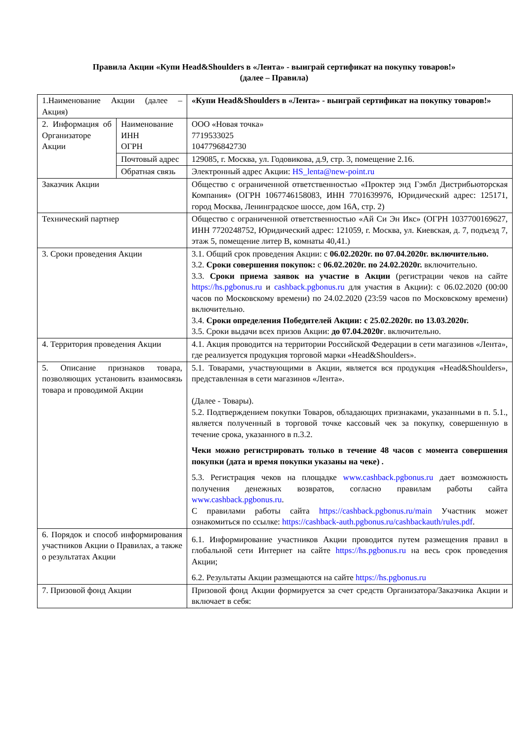Правила Акции «Купи Head&Shoulders в «Лента» - выиграй сертификат на покупку товаров!»
(далее – Правила)
| 1.Наименование Акции (далее – Акция) | | «Купи Head&Shoulders в «Лента» - выиграй сертификат на покупку товаров!» |
| 2. Информация об Организаторе Акции | Наименование ИНН ОГРН | ООО «Новая точка» 7719533025 1047796842730 |
| | Почтовый адрес | 129085, г. Москва, ул. Годовикова, д.9, стр. 3, помещение 2.16. |
| | Обратная связь | Электронный адрес Акции: HS_lenta@new-point.ru |
| Заказчик Акции | | Общество с ограниченной ответственностью «Проктер энд Гэмбл Дистрибьюторская Компания» (ОГРН 1067746158083, ИНН 7701639976, Юридический адрес: 125171, город Москва, Ленинградское шоссе, дом 16А, стр. 2) |
| Технический партнер | | Общество с ограниченной ответственностью «Ай Си Эн Икс» (ОГРН 1037700169627, ИНН 7720248752, Юридический адрес: 121059, г. Москва, ул. Киевская, д. 7, подъезд 7, этаж 5, помещение литер В, комнаты 40,41.) |
| 3. Сроки проведения Акции | | 3.1. Общий срок проведения Акции: с 06.02.2020г. по 07.04.2020г. включительно. 3.2. Сроки совершения покупок: с 06.02.2020г. по 24.02.2020г. включительно. 3.3. Сроки приема заявок на участие в Акции (регистрации чеков на сайте https://hs.pgbonus.ru и cashback.pgbonus.ru для участия в Акции): с 06.02.2020 (00:00 часов по Московскому времени) по 24.02.2020 (23:59 часов по Московскому времени) включительно. 3.4. Сроки определения Победителей Акции: с 25.02.2020г. по 13.03.2020г. 3.5. Сроки выдачи всех призов Акции: до 07.04.2020г . включительно. |
| 4. Территория проведения Акции | | 4.1. Акция проводится на территории Российской Федерации в сети магазинов «Лента», где реализуется продукция торговой марки «Head&Shoulders». |
| 5. Описание признаков товара, позволяющих установить взаимосвязь товара и проводимой Акции | | 5.1. Товарами, участвующими в Акции, является вся продукция «Head&Shoulders», представленная в сети магазинов «Лента». (Далее - Товары). 5.2. Подтверждением покупки Товаров, обладающих признаками, указанными в п. 5.1., является полученный в торговой точке кассовый чек за покупку, совершенную в течение срока, указанного в п.3.2. Чеки можно регистрировать только в течение 48 часов с момента совершения покупки (дата и время покупки указаны на чеке) . 5.3. Регистрация чеков на площадке www.cashback.pgbonus.ru дает возможность получения денежных возвратов, согласно правилам работы сайта www.cashback.pgbonus.ru . С правилами работы сайта https://cashback.pgbonus.ru/main Участник может ознакомиться по ссылке: https://cashback-auth.pgbonus.ru/cashbackauth/rules.pdf . |
| 6. Порядок и способ информирования участников Акции о Правилах, а также о результатах Акции | | 6.1. Информирование участников Акции проводится путем размещения правил в глобальной сети Интернет на сайте https://hs.pgbonus.ru на весь срок проведения Акции; 6.2. Результаты Акции размещаются на сайте https://hs.pgbonus.ru |
| 7. Призовой фонд Акции | | Призовой фонд Акции формируется за счет средств Организатора/Заказчика Акции и включает в себя: |